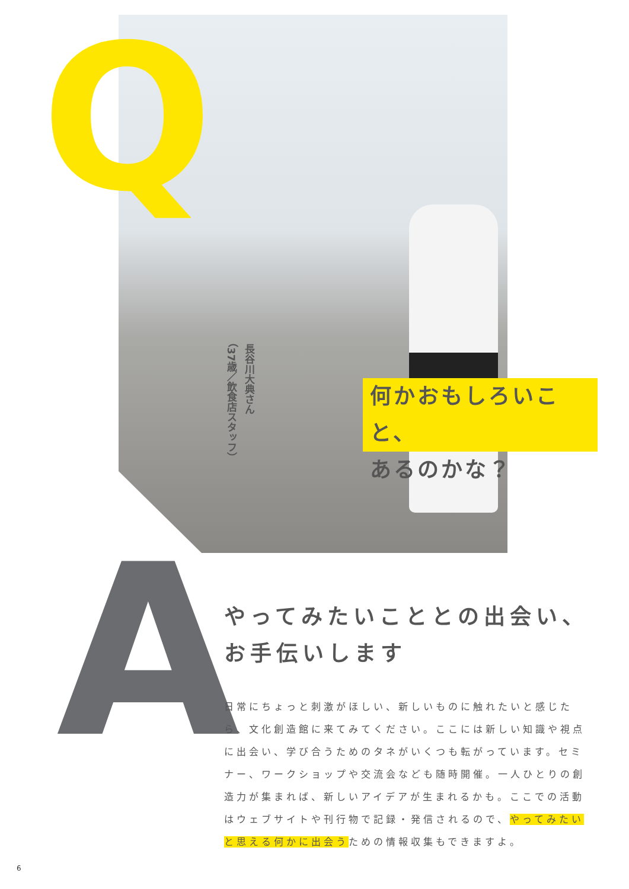Q
長谷川大典さん
（37歳／飲食店スタッフ）
何かおもしろいこと、
あるのかな？
A
やってみたいこととの出会い、
お手伝いします
日常にちょっと刺激がほしい、新しいものに触れたいと感じたら、文化創造館に来てみてください。ここには新しい知識や視点に出会い、学び合うためのタネがいくつも転がっています。セミナー、ワークショップや交流会なども随時開催。一人ひとりの創造力が集まれば、新しいアイデアが生まれるかも。ここでの活動はウェブサイトや刊行物で記録・発信されるので、やってみたいと思える何かに出会うための情報収集もできますよ。
6